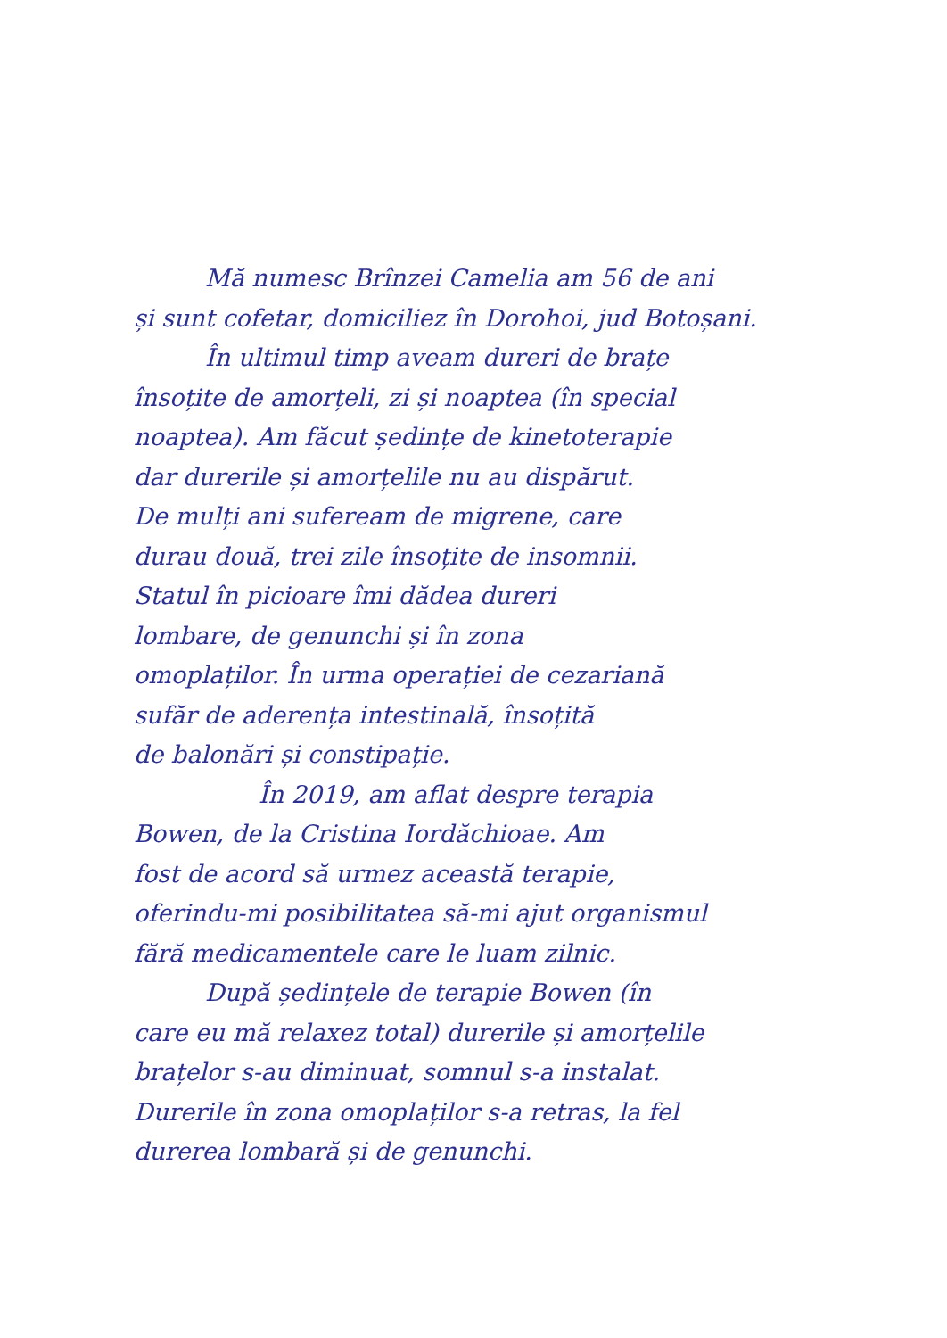Mă numesc Brînzei Camelia am 56 de ani
și sunt cofetar, domiciliez în Dorohoi, jud Botoșani.
În ultimul timp aveam dureri de brațe
însoțite de amorțeli, zi și noaptea (în special
noaptea). Am făcut ședințe de kinetoterapie
dar durerile și amorțelile nu au dispărut.
De mulți ani sufeream de migrene, care
durau două, trei zile însoțite de insomnii.
Statul în picioare îmi dădea dureri
lombare, de genunchi și în zona
omoplaților. În urma operației de cezariană
sufăr de aderența intestinală, însoțită
de balonări și constipație.
În 2019, am aflat despre terapia
Bowen, de la Cristina Iordăchioae. Am
fost de acord să urmez această terapie,
oferindu-mi posibilitatea să-mi ajut organismul
fără medicamentele care le luam zilnic.
După ședințele de terapie Bowen (în
care eu mă relaxez total) durerile și amorțelile
brațelor s-au diminuat, somnul s-a instalat.
Durerile în zona omoplaților s-a retras, la fel
durerea lombară și de genunchi.